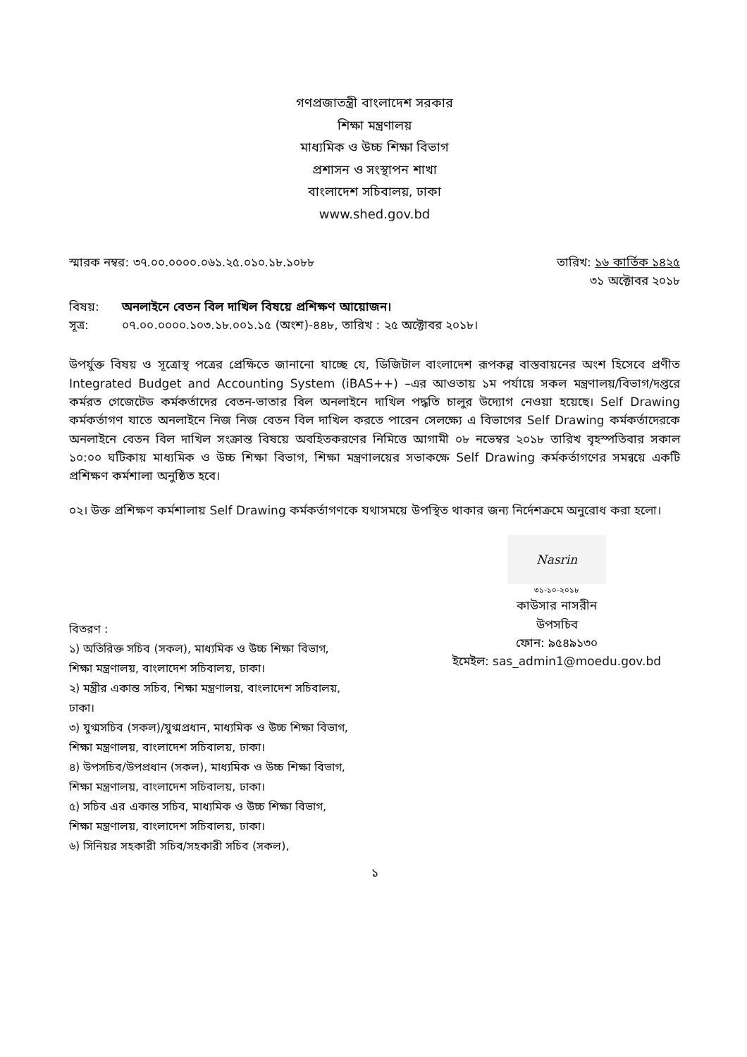গণপ্রজাতন্ত্রী বাংলাদেশ সরকার
শিক্ষা মন্ত্রণালয়
মাধ্যমিক ও উচ্চ শিক্ষা বিভাগ
প্রশাসন ও সংস্থাপন শাখা
বাংলাদেশ সচিবালয়, ঢাকা
www.shed.gov.bd
স্মারক নম্বর: ৩৭.০০.০০০০.০৬১.২৫.০১০.১৮.১০৮৮ তারিখ: ১৬ কার্তিক ১৪২৫
৩১ অক্টোবর ২০১৮
বিষয়: অনলাইনে বেতন বিল দাখিল বিষয়ে প্রশিক্ষণ আয়োজন।
সূত্র: ০৭.০০.০০০০.১০৩.১৮.০০১.১৫ (অংশ)-৪৪৮, তারিখ : ২৫ অক্টোবর ২০১৮।
উপর্যুক্ত বিষয় ও সূত্রোস্থ পত্রের প্রেক্ষিতে জানানো যাচ্ছে যে, ডিজিটাল বাংলাদেশ রূপকল্প বাস্তবায়নের অংশ হিসেবে প্রণীত Integrated Budget and Accounting System (iBAS++) –এর আওতায় ১ম পর্যায়ে সকল মন্ত্রণালয়/বিভাগ/দপ্তরে কর্মরত গেজেটেড কর্মকর্তাদের বেতন-ভাতার বিল অনলাইনে দাখিল পদ্ধতি চালুর উদ্যোগ নেওয়া হয়েছে। Self Drawing কর্মকর্তাগণ যাতে অনলাইনে নিজ নিজ বেতন বিল দাখিল করতে পারেন সেলক্ষ্যে এ বিভাগের Self Drawing কর্মকর্তাদেরকে অনলাইনে বেতন বিল দাখিল সংক্রান্ত বিষয়ে অবহিতকরণের নিমিত্তে আগামী ০৮ নভেম্বর ২০১৮ তারিখ বৃহস্পতিবার সকাল ১০:০০ ঘটিকায় মাধ্যমিক ও উচ্চ শিক্ষা বিভাগ, শিক্ষা মন্ত্রণালয়ের সভাকক্ষে Self Drawing কর্মকর্তাগণের সমন্বয়ে একটি প্রশিক্ষণ কর্মশালা অনুষ্ঠিত হবে।
০২। উক্ত প্রশিক্ষণ কর্মশালায় Self Drawing কর্মকর্তাগণকে যথাসময়ে উপস্থিত থাকার জন্য নির্দেশক্রমে অনুরোধ করা হলো।
বিতরণ :
১) অতিরিক্ত সচিব (সকল), মাধ্যমিক ও উচ্চ শিক্ষা বিভাগ, শিক্ষা মন্ত্রণালয়, বাংলাদেশ সচিবালয়, ঢাকা।
২) মন্ত্রীর একান্ত সচিব, শিক্ষা মন্ত্রণালয়, বাংলাদেশ সচিবালয়, ঢাকা।
৩) যুগ্মসচিব (সকল)/যুগ্মপ্রধান, মাধ্যমিক ও উচ্চ শিক্ষা বিভাগ, শিক্ষা মন্ত্রণালয়, বাংলাদেশ সচিবালয়, ঢাকা।
৪) উপসচিব/উপপ্রধান (সকল), মাধ্যমিক ও উচ্চ শিক্ষা বিভাগ, শিক্ষা মন্ত্রণালয়, বাংলাদেশ সচিবালয়, ঢাকা।
৫) সচিব এর একান্ত সচিব, মাধ্যমিক ও উচ্চ শিক্ষা বিভাগ, শিক্ষা মন্ত্রণালয়, বাংলাদেশ সচিবালয়, ঢাকা।
৬) সিনিয়র সহকারী সচিব/সহকারী সচিব (সকল),
Nasrin
৩১-১০-২০১৮
কাউসার নাসরীন
উপসচিব
ফোন: ৯৫৪৯১৩০
ইমেইল: sas_admin1@moedu.gov.bd
১